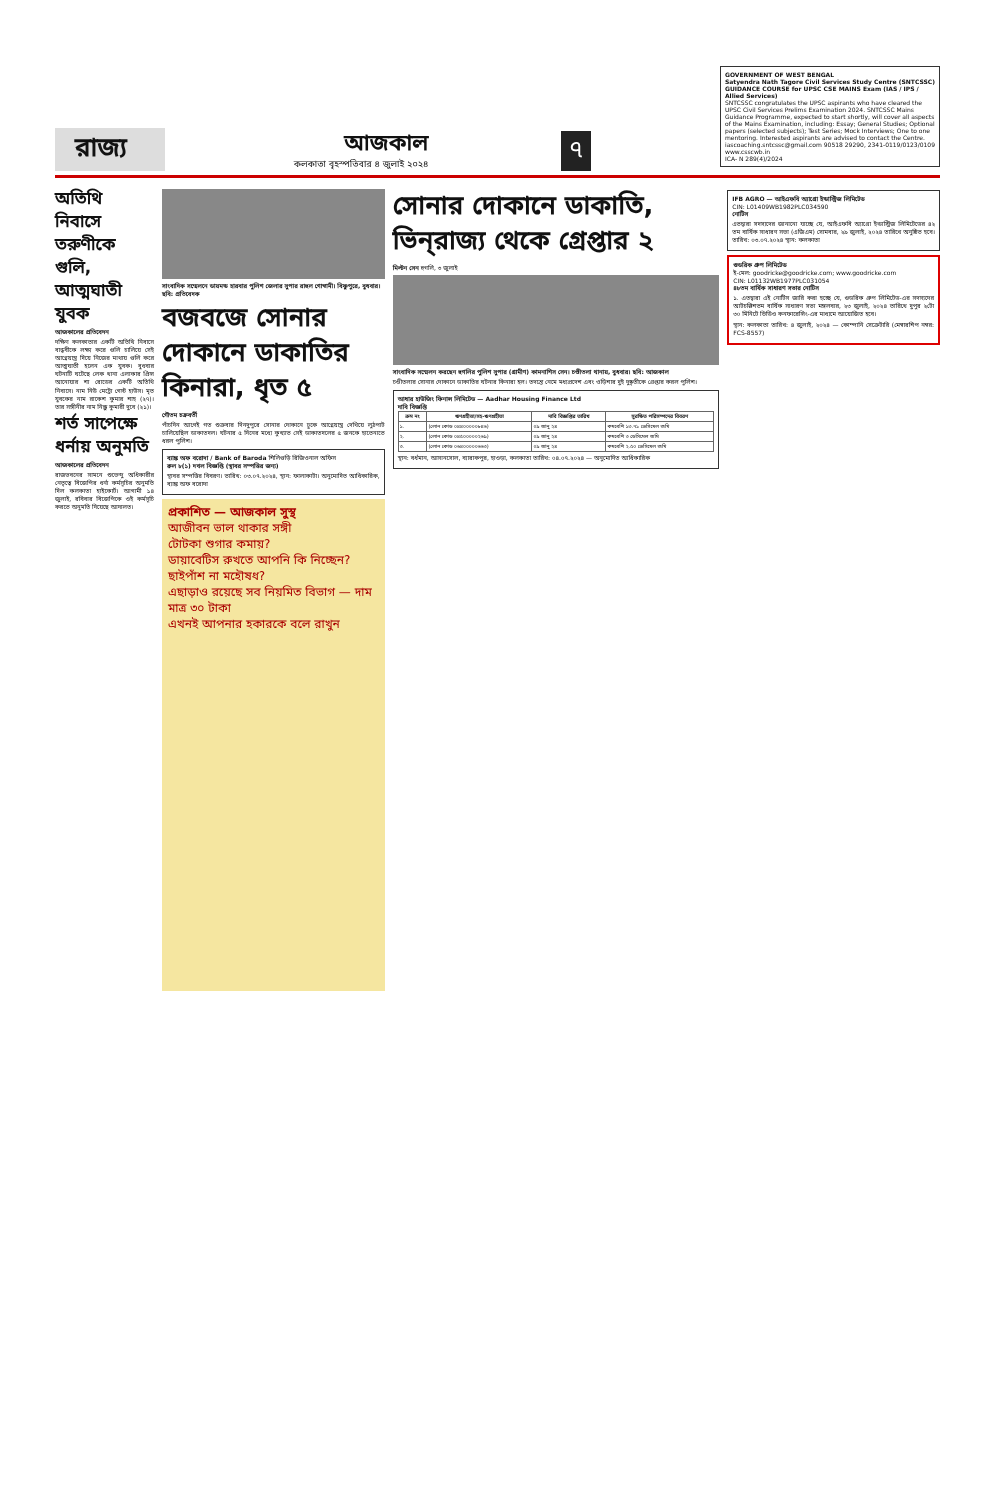রাজ্য
আজকাল
কলকাতা বৃহস্পতিবার ৪ জুলাই ২০২৪
৭
GOVERNMENT OF WEST BENGAL
Satyendra Nath Tagore Civil Services Study Centre (SNTCSSC)
GUIDANCE COURSE for UPSC CSE MAINS Exam (IAS / IPS / Allied Services)
SNTCSSC congratulates the UPSC aspirants who have cleared the UPSC Civil Services Prelims Examination 2024. SNTCSSC Mains Guidance Programme, expected to start shortly, will cover all aspects of the Mains Examination, including: Essay; General Studies; Optional papers (selected subjects); Test Series; Mock Interviews; One to one mentoring. Interested aspirants are advised to contact the Centre.
iascoaching.sntcssc@gmail.com 90518 29290, 2341-0119/0123/0109 www.csscwb.in
ICA- N 289(4)/2024
অতিথি নিবাসে তরুণীকে গুলি, আত্মঘাতী যুবক
আজকালের প্রতিবেদন
দক্ষিণ কলকাতার একটি অতিথি নিবাসে বান্ধবীকে লক্ষ্য করে গুলি চালিয়ে সেই আগ্নেয়াস্ত্র দিয়ে নিজের মাথায় গুলি করে আত্মঘাতী হলেন এক যুবক। বুধবার ঘটনাটি ঘটেছে লেক থানা এলাকার প্রিন্স আনোয়ার শা রোডের একটি অতিথি নিবাসে। নাম নিউ মেট্রো গেস্ট হাউস। মৃত যুবকের নাম রাকেশ কুমার শাহ (২৭)। তার সঙ্গীনীর নাম নিক্কু কুমারী দুবে (২১)।
শর্ত সাপেক্ষে ধর্নায় অনুমতি
আজকালের প্রতিবেদন
রাজভবনের সামনে শুভেন্দু অধিকারীর নেতৃত্বে বিজেপির ধর্না কর্মসূচির অনুমতি দিল কলকাতা হাইকোর্ট। আগামী ১৪ জুলাই, রবিবার বিজেপিকে ওই কর্মসূচি করতে অনুমতি দিয়েছে আদালত।
সাংবাদিক সম্মেলনে ডায়মন্ড হারবার পুলিশ জেলার সুপার রাহুল গোস্বামী। বিষ্ণুপুরে, বুধবার। ছবি: প্রতিবেদক
বজবজে সোনার দোকানে ডাকাতির কিনারা, ধৃত ৫
গৌতম চক্রবর্তী
পাঁচদিন আগেই গত শুক্রবার দিনদুপুরে সোনার দোকানে ঢুকে আগ্নেয়াস্ত্র দেখিয়ে লুঠপাট চালিয়েছিল ডাকাতদল। ঘটনার ৫ দিনের মধ্যে কুখ্যাত সেই ডাকাতদলের ৫ জনকে হাতেনাতে ধরল পুলিশ।
ব্যাঙ্ক অফ বরোদা / Bank of Baroda শিলিগুড়ি রিজিওনাল অফিস
রুল ৮(১) দখল বিজ্ঞপ্তি (স্থাবর সম্পত্তির জন্য)
স্থাবর সম্পত্তির বিবরণ। তারিখ: ০৩.০৭.২০২৪, স্থান: ফালাকাটা। অনুমোদিত আধিকারিক, ব্যাঙ্ক অফ বরোদা
প্রকাশিত — আজকাল সুস্থ
আজীবন ভাল থাকার সঙ্গী
টোটকা শুগার কমায়?
ডায়াবেটিস রুখতে আপনি কি নিচ্ছেন? ছাইপাঁশ না মহৌষধ?
এছাড়াও রয়েছে সব নিয়মিত বিভাগ — দাম মাত্র ৩০ টাকা
এখনই আপনার হকারকে বলে রাখুন
সোনার দোকানে ডাকাতি, ভিন্‌রাজ্য থেকে গ্রেপ্তার ২
মিল্টন সেন হুগলি, ৩ জুলাই
সাংবাদিক সম্মেলন করছেন হুগলির পুলিশ সুপার (গ্রামীণ) কামনাশিস সেন। চণ্ডীতলা থানায়, বুধবার। ছবি: আজকাল
চণ্ডীতলার সোনার দোকানে ডাকাতির ঘটনার কিনারা হল। তদন্তে নেমে মধ্যপ্রদেশ এবং ওড়িশার দুই দুষ্কৃতীকে গ্রেপ্তার করল পুলিশ।
আধার হাউজিং ফিনান্স লিমিটেড — Aadhar Housing Finance Ltd
দাবি বিজ্ঞপ্তি
| ক্রম নং | ঋণগ্রহীতা/সহ-ঋণগ্রহীতা | দাবি বিজ্ঞপ্তির তারিখ | সুরক্ষিত পরিসম্পদের বিবরণ |
| --- | --- | --- | --- |
| ১. | (লোন কোড ০৪৪০০০০০৮৪৬) | ০৯ জানু ২৪ | কমবেশি ১৩.৭১ ডেসিমেল জমি |
| ২. | (লোন কোড ০৪৫০০০০০২৬৯) | ০৯ জানু ২৪ | কমবেশি ৩ ডেসিমেল জমি |
| ৩. | (লোন কোড ০৬৪০০০০০৬৬৩) | ০৯ জানু ২৪ | কমবেশি ২.৫০ ডেসিমেল জমি |
স্থান: বর্ধমান, আসানসোল, ব্যারাকপুর, হাওড়া, কলকাতা তারিখ: ০৪.০৭.২০২৪ — অনুমোদিত আধিকারিক
IFB AGRO — আইএফবি অ্যাগ্রো ইন্ডাস্ট্রিজ লিমিটেড
CIN: L01409WB1982PLC034590
নোটিস
এতদ্বারা সদস্যদের জানানো যাচ্ছে যে, আইএফবি অ্যাগ্রো ইন্ডাস্ট্রিজ লিমিটেডের ৪২ তম বার্ষিক সাধারণ সভা (এজিএম) সোমবার, ২৯ জুলাই, ২০২৪ তারিখে অনুষ্ঠিত হবে। তারিখ: ০৩.০৭.২০২৪ স্থান: কলকাতা
গুডরিক গ্রুপ লিমিটেড
ই-মেল: goodricke@goodricke.com; www.goodricke.com
CIN: L01132WB1977PLC031054
৪৮তম বার্ষিক সাধারণ সভার নোটিস
১. এতদ্বারা এই নোটিস জারি করা হচ্ছে যে, গুডরিক গ্রুপ লিমিটেড-এর সদস্যদের আটচল্লিশতম বার্ষিক সাধারণ সভা মঙ্গলবার, ২৩ জুলাই, ২০২৪ তারিখে দুপুর ২টো ৩০ মিনিটে ভিডিও কনফারেন্সিং-এর মাধ্যমে আয়োজিত হবে।
স্থান: কলকাতা তারিখ: ৪ জুলাই, ২০২৪ — কোম্পানি সেক্রেটারি (মেম্বারশিপ নম্বর: FCS-8557)